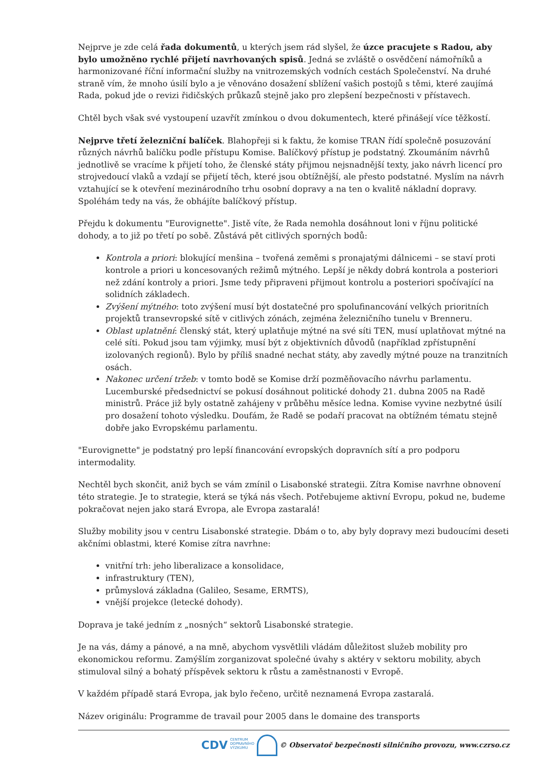Nejprve je zde celá řada dokumentů, u kterých jsem rád slyšel, že úzce pracujete s Radou, aby bylo umožněno rychlé přijetí navrhovaných spisů. Jedná se zvláště o osvědčení námořníků a harmonizované říční informační služby na vnitrozemských vodních cestách Společenství. Na druhé straně vím, že mnoho úsilí bylo a je věnováno dosažení sblížení vašich postojů s těmi, které zaujímá Rada, pokud jde o revizi řidičských průkazů stejně jako pro zlepšení bezpečnosti v přístavech.
Chtěl bych však své vystoupení uzavřít zmínkou o dvou dokumentech, které přinášejí více těžkostí.
Nejprve třetí železniční balíček. Blahopřeji si k faktu, že komise TRAN řídí společně posuzování různých návrhů balíčku podle přístupu Komise. Balíčkový přístup je podstatný. Zkoumáním návrhů jednotlivě se vracíme k přijetí toho, že členské státy přijmou nejsnadnější texty, jako návrh licencí pro strojvedoucí vlaků a vzdají se přijetí těch, které jsou obtížnější, ale přesto podstatné. Myslím na návrh vztahující se k otevření mezinárodního trhu osobní dopravy a na ten o kvalitě nákladní dopravy. Spoléhám tedy na vás, že obhájíte balíčkový přístup.
Přejdu k dokumentu "Eurovignette". Jistě víte, že Rada nemohla dosáhnout loni v říjnu politické dohody, a to již po třetí po sobě. Zůstává pět citlivých sporných bodů:
Kontrola a priori: blokující menšina – tvořená zeměmi s pronajatými dálnicemi – se staví proti kontrole a priori u koncesovaných režimů mýtného. Lepší je někdy dobrá kontrola a posteriori než zdání kontroly a priori. Jsme tedy připraveni přijmout kontrolu a posteriori spočívající na solidních základech.
Zvýšení mýtného: toto zvýšení musí být dostatečné pro spolufinancování velkých prioritních projektů transevropské sítě v citlivých zónách, zejména železničního tunelu v Brenneru.
Oblast uplatnění: členský stát, který uplatňuje mýtné na své síti TEN, musí uplatňovat mýtné na celé síti. Pokud jsou tam výjimky, musí být z objektivních důvodů (například zpřístupnění izolovaných regionů). Bylo by příliš snadné nechat státy, aby zavedly mýtné pouze na tranzitních osách.
Nakonec určení tržeb: v tomto bodě se Komise drží pozměňovacího návrhu parlamentu. Lucemburské předsednictví se pokusí dosáhnout politické dohody 21. dubna 2005 na Radě ministrů. Práce již byly ostatně zahájeny v průběhu měsíce ledna. Komise vyvine nezbytné úsilí pro dosažení tohoto výsledku. Doufám, že Radě se podaří pracovat na obtížném tématu stejně dobře jako Evropskému parlamentu.
"Eurovignette" je podstatný pro lepší financování evropských dopravních sítí a pro podporu intermodality.
Nechtěl bych skončit, aniž bych se vám zmínil o Lisabonské strategii. Zítra Komise navrhne obnovení této strategie. Je to strategie, která se týká nás všech. Potřebujeme aktivní Evropu, pokud ne, budeme pokračovat nejen jako stará Evropa, ale Evropa zastaralá!
Služby mobility jsou v centru Lisabonské strategie. Dbám o to, aby byly dopravy mezi budoucími deseti akčními oblastmi, které Komise zítra navrhne:
vnitřní trh: jeho liberalizace a konsolidace,
infrastruktury (TEN),
průmyslová základna (Galileo, Sesame, ERMTS),
vnější projekce (letecké dohody).
Doprava je také jedním z „nosných“ sektorů Lisabonské strategie.
Je na vás, dámy a pánové, a na mně, abychom vysvětlili vládám důležitost služeb mobility pro ekonomickou reformu. Zamýšlím zorganizovat společné úvahy s aktéry v sektoru mobility, abych stimuloval silný a bohatý příspěvek sektoru k růstu a zaměstnanosti v Evropě.
V každém případě stará Evropa, jak bylo řečeno, určitě neznamená Evropa zastaralá.
Název originálu: Programme de travail pour 2005 dans le domaine des transports
CDV CENTRUM
DOPRAVNÍHO
VÝZKUMU © Observatoř bezpečnosti silničního provozu, www.czrso.cz